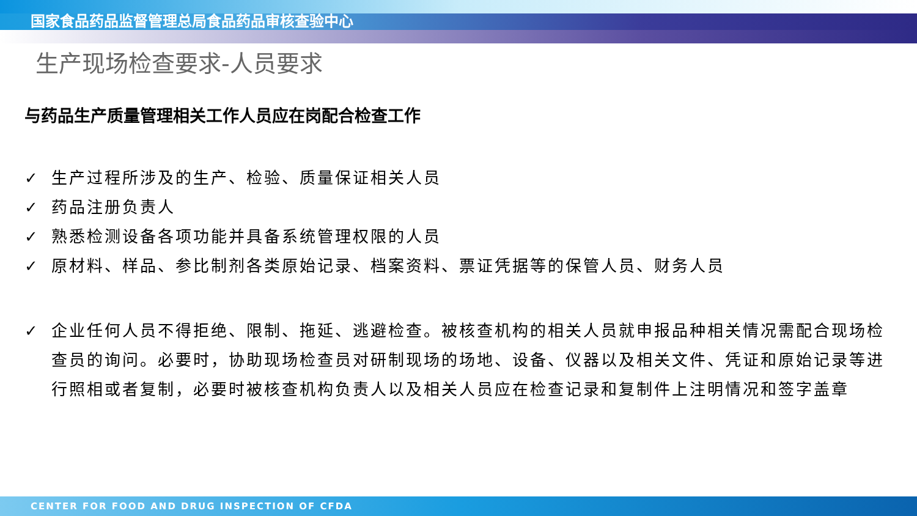国家食品药品监督管理总局食品药品审核查验中心
生产现场检查要求-人员要求
与药品生产质量管理相关工作人员应在岗配合检查工作
✓ 生产过程所涉及的生产、检验、质量保证相关人员
✓ 药品注册负责人
✓ 熟悉检测设备各项功能并具备系统管理权限的人员
✓ 原材料、样品、参比制剂各类原始记录、档案资料、票证凭据等的保管人员、财务人员
✓ 企业任何人员不得拒绝、限制、拖延、逃避检查。被核查机构的相关人员就申报品种相关情况需配合现场检查员的询问。必要时，协助现场检查员对研制现场的场地、设备、仪器以及相关文件、凭证和原始记录等进行照相或者复制，必要时被核查机构负责人以及相关人员应在检查记录和复制件上注明情况和签字盖章
CENTER FOR FOOD AND DRUG INSPECTION OF CFDA